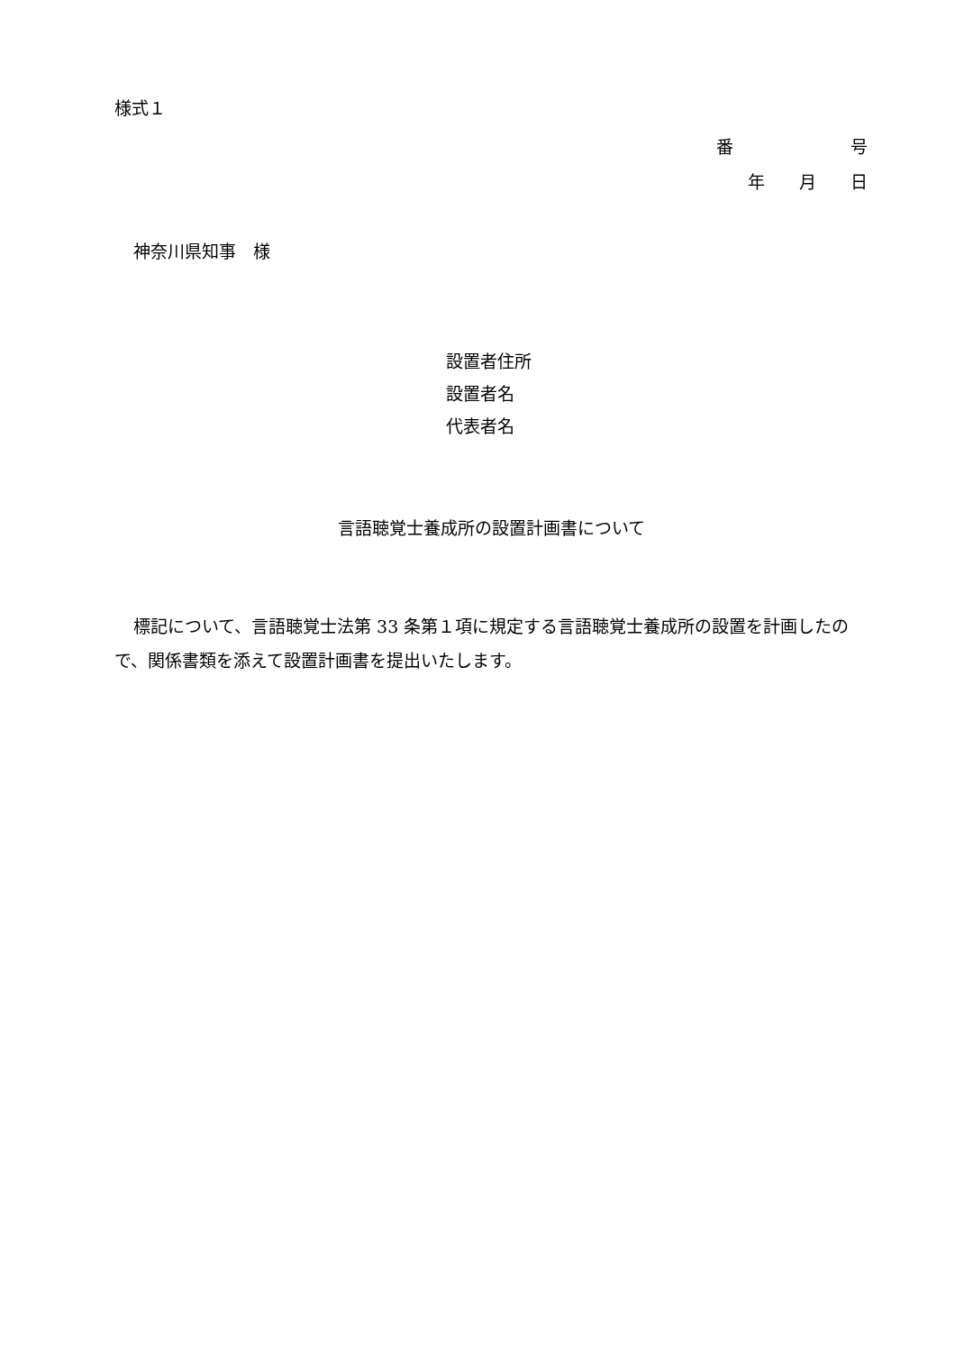様式１
番 号
年　　月　　日
神奈川県知事　様
設置者住所
設置者名
代表者名
言語聴覚士養成所の設置計画書について
標記について、言語聴覚士法第 33 条第１項に規定する言語聴覚士養成所の設置を計画したので、関係書類を添えて設置計画書を提出いたします。